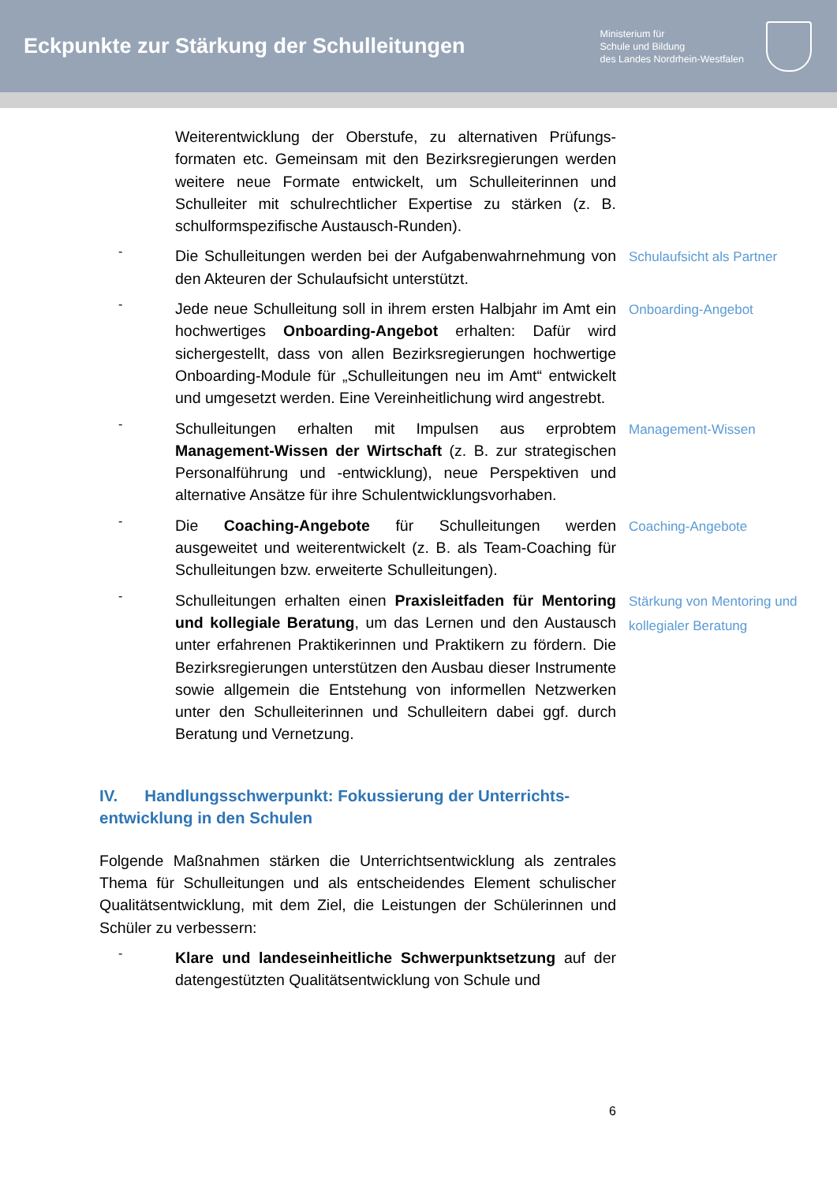Eckpunkte zur Stärkung der Schulleitungen
Ministerium für
Schule und Bildung
des Landes Nordrhein-Westfalen
Weiterentwicklung der Oberstufe, zu alternativen Prüfungs­formaten etc. Gemeinsam mit den Bezirksregierungen werden weitere neue Formate entwickelt, um Schulleiterinnen und Schulleiter mit schulrechtlicher Expertise zu stärken (z. B. schulformspezifische Austausch-Runden).
-
Die Schulleitungen werden bei der Aufgabenwahrnehmung von den Akteuren der Schulaufsicht unterstützt.
Schulaufsicht als Partner
-
Jede neue Schulleitung soll in ihrem ersten Halbjahr im Amt ein hochwertiges Onboarding-Angebot erhalten: Dafür wird sichergestellt, dass von allen Bezirksregierungen hochwertige Onboarding-Module für „Schulleitungen neu im Amt“ entwickelt und umgesetzt werden. Eine Vereinheitlichung wird angestrebt.
Onboarding-Angebot
-
Schulleitungen erhalten mit Impulsen aus erprobtem Management-Wissen der Wirtschaft (z. B. zur strategischen Personalführung und -entwicklung), neue Perspektiven und alternative Ansätze für ihre Schulentwicklungsvorhaben.
Management-Wissen
-
Die Coaching-Angebote für Schulleitungen werden ausgeweitet und weiterentwickelt (z. B. als Team-Coaching für Schulleitungen bzw. erweiterte Schulleitungen).
Coaching-Angebote
-
Schulleitungen erhalten einen Praxisleitfaden für Mentoring und kollegiale Beratung, um das Lernen und den Austausch unter erfahrenen Praktikerinnen und Praktikern zu fördern. Die Bezirksregierungen unterstützen den Ausbau dieser Instrumente sowie allgemein die Entstehung von informellen Netzwerken unter den Schulleiterinnen und Schulleitern dabei ggf. durch Beratung und Vernetzung.
Stärkung von Mentoring und kollegialer Beratung
IV. Handlungsschwerpunkt: Fokussierung der Unterrichts­entwicklung in den Schulen
Folgende Maßnahmen stärken die Unterrichtsentwicklung als zentrales Thema für Schulleitungen und als entscheidendes Element schulischer Qualitätsentwicklung, mit dem Ziel, die Leistungen der Schülerinnen und Schüler zu verbessern:
-
Klare und landeseinheitliche Schwerpunktsetzung auf der datengestützten Qualitätsentwicklung von Schule und
6